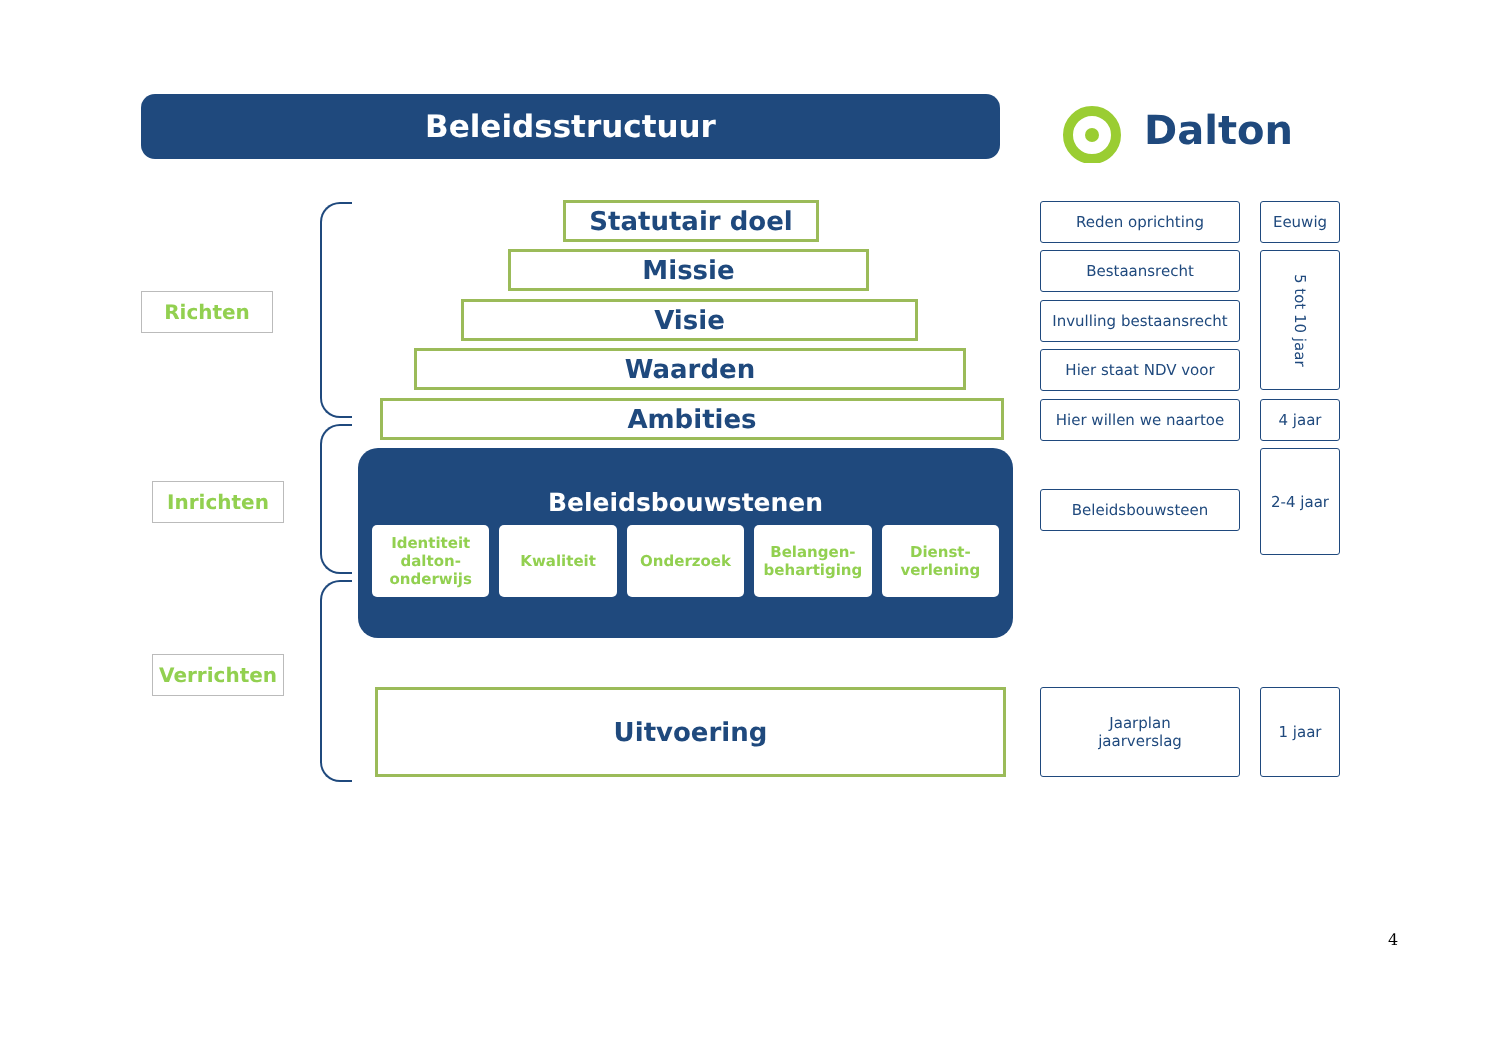Beleidsstructuur Dalton
Richten
Inrichten
Verrichten
Statutair doel
Missie
Visie
Waarden
Ambities
Beleidsbouwstenen
Identiteit dalton-onderwijs Kwaliteit Onderzoek Belangen-behartiging Dienst-verlening
Uitvoering
Reden oprichting
Bestaansrecht
Invulling bestaansrecht
Hier staat NDV voor
Hier willen we naartoe
Beleidsbouwsteen
Jaarplan
jaarverslag
Eeuwig
5 tot 10 jaar
4 jaar
2-4 jaar
1 jaar
4